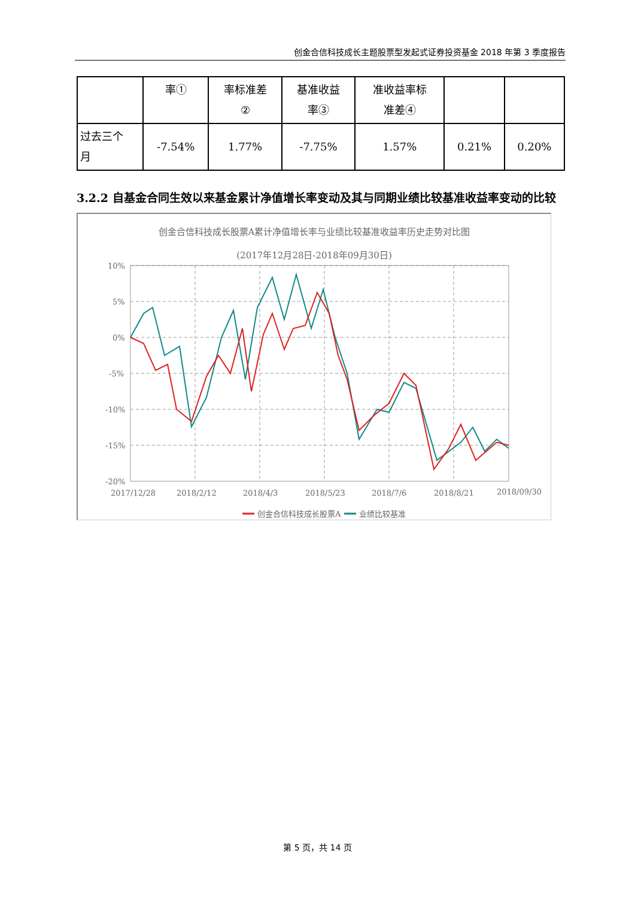创金合信科技成长主题股票型发起式证券投资基金 2018 年第 3 季度报告
| | 率① | 率标准差 ② | 基准收益 率③ | 准收益率标 准差④ | | |
| 过去三个 月 | -7.54% | 1.77% | -7.75% | 1.57% | 0.21% | 0.20% |
3.2.2 自基金合同生效以来基金累计净值增长率变动及其与同期业绩比较基准收益率变动的比较
创金合信科技成长股票A累计净值增长率与业绩比较基准收益率历史走势对比图
(2017年12月28日-2018年09月30日)
10%
5%
0%
-5%
-10%
-15%
-20%
2017/12/28
2018/2/12
2018/4/3
2018/5/23
2018/7/6
2018/8/21
2018/09/30
创金合信科技成长股票A
业绩比较基准
第 5 页，共 14 页